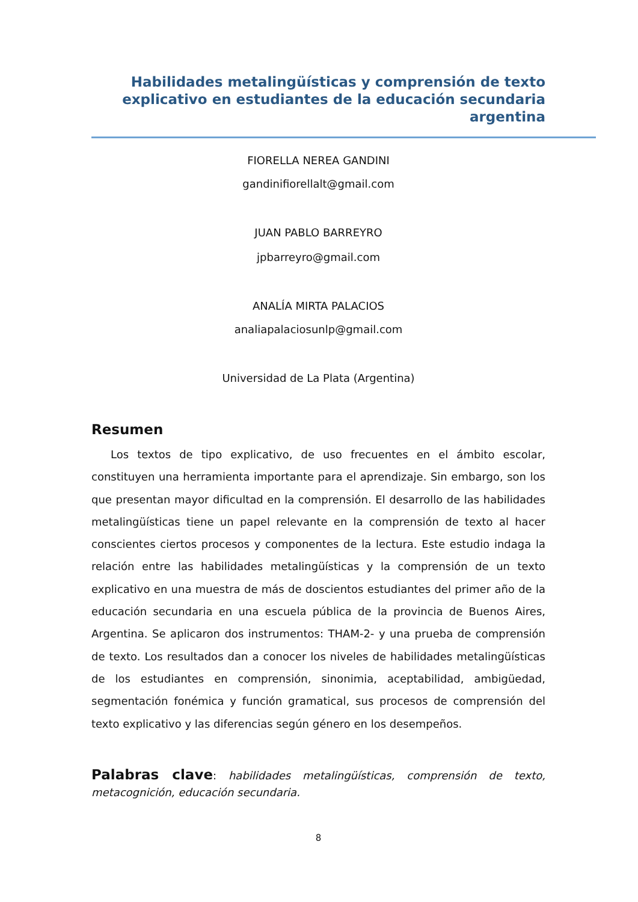Habilidades metalingüísticas y comprensión de texto explicativo en estudiantes de la educación secundaria argentina
FIORELLA NEREA GANDINI
gandinifiorellalt@gmail.com
JUAN PABLO BARREYRO
jpbarreyro@gmail.com
ANALÍA MIRTA PALACIOS
analiapalaciosunlp@gmail.com
Universidad de La Plata (Argentina)
Resumen
Los textos de tipo explicativo, de uso frecuentes en el ámbito escolar, constituyen una herramienta importante para el aprendizaje. Sin embargo, son los que presentan mayor dificultad en la comprensión. El desarrollo de las habilidades metalingüísticas tiene un papel relevante en la comprensión de texto al hacer conscientes ciertos procesos y componentes de la lectura. Este estudio indaga la relación entre las habilidades metalingüísticas y la comprensión de un texto explicativo en una muestra de más de doscientos estudiantes del primer año de la educación secundaria en una escuela pública de la provincia de Buenos Aires, Argentina. Se aplicaron dos instrumentos: THAM-2- y una prueba de comprensión de texto. Los resultados dan a conocer los niveles de habilidades metalingüísticas de los estudiantes en comprensión, sinonimia, aceptabilidad, ambigüedad, segmentación fonémica y función gramatical, sus procesos de comprensión del texto explicativo y las diferencias según género en los desempeños.
Palabras clave: habilidades metalingüísticas, comprensión de texto, metacognición, educación secundaria.
8